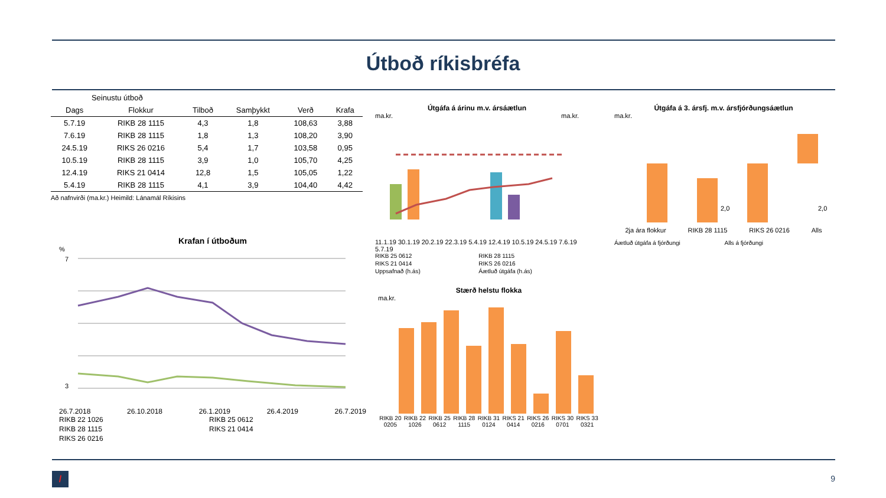Útboð ríkisbréfa
| Seinustu útboð | | | | | |
| --- | --- | --- | --- | --- | --- |
| Dags | Flokkur | Tilboð | Samþykkt | Verð | Krafa |
| 5.7.19 | RIKB 28 1115 | 4,3 | 1,8 | 108,63 | 3,88 |
| 7.6.19 | RIKB 28 1115 | 1,8 | 1,3 | 108,20 | 3,90 |
| 24.5.19 | RIKS 26 0216 | 5,4 | 1,7 | 103,58 | 0,95 |
| 10.5.19 | RIKB 28 1115 | 3,9 | 1,0 | 105,70 | 4,25 |
| 12.4.19 | RIKS 21 0414 | 12,8 | 1,5 | 105,05 | 1,22 |
| 5.4.19 | RIKB 28 1115 | 4,1 | 3,9 | 104,40 | 4,42 |
Að nafnvirði (ma.kr.) Heimild: Lánamál Ríkisins
Krafan í útboðum
%
7
3
26.7.2018 26.10.2018 26.1.2019 26.4.2019 26.7.2019
RIKB 22 1026 RIKB 25 0612 RIKB 28 1115 RIKS 21 0414 RIKS 26 0216
Útgáfa á árinu m.v. ársáætlun
ma.kr. ma.kr.
11.1.19 30.1.19 20.2.19 22.3.19 5.4.19 12.4.19 10.5.19 24.5.19 7.6.19 5.7.19
RIKB 25 0612 RIKB 28 1115 RIKS 21 0414 RIKS 26 0216 Uppsafnað (h.ás) Áætluð útgáfa (h.ás)
Útgáfa á 3. ársfj. m.v. ársfjórðungsáætlun
ma.kr.
2,0
2,0
2ja ára flokkur RIKB 28 1115 RIKS 26 0216 Alls
Áætluð útgáfa á fjórðungi Alls á fjórðungi
Stærð helstu flokka
ma.kr.
RIKB 20
0205 RIKB 22
1026 RIKB 25
0612 RIKB 28
1115 RIKB 31
0124 RIKS 21
0414 RIKS 26
0216 RIKS 30
0701 RIKS 33
0321
/ 9